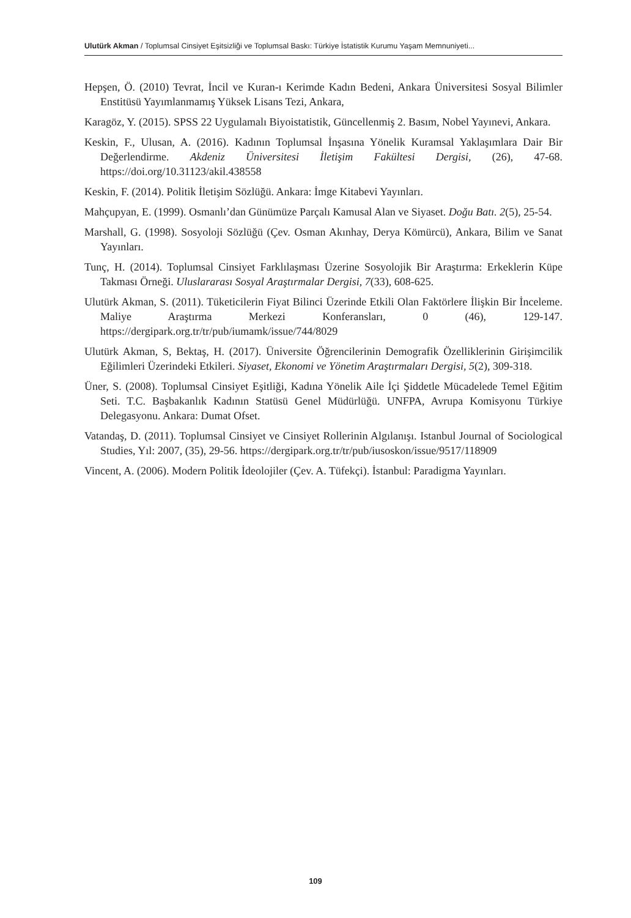Ulutürk Akman / Toplumsal Cinsiyet Eşitsizliği ve Toplumsal Baskı: Türkiye İstatistik Kurumu Yaşam Memnuniyeti...
Hepşen, Ö. (2010) Tevrat, İncil ve Kuran-ı Kerimde Kadın Bedeni, Ankara Üniversitesi Sosyal Bilimler Enstitüsü Yayımlanmamış Yüksek Lisans Tezi, Ankara,
Karagöz, Y. (2015). SPSS 22 Uygulamalı Biyoistatistik, Güncellenmiş 2. Basım, Nobel Yayınevi, Ankara.
Keskin, F., Ulusan, A. (2016). Kadının Toplumsal İnşasına Yönelik Kuramsal Yaklaşımlara Dair Bir Değerlendirme. Akdeniz Üniversitesi İletişim Fakültesi Dergisi, (26), 47-68. https://doi.org/10.31123/akil.438558
Keskin, F. (2014). Politik İletişim Sözlüğü. Ankara: İmge Kitabevi Yayınları.
Mahçupyan, E. (1999). Osmanlı’dan Günümüze Parçalı Kamusal Alan ve Siyaset. Doğu Batı. 2(5), 25-54.
Marshall, G. (1998). Sosyoloji Sözlüğü (Çev. Osman Akınhay, Derya Kömürcü), Ankara, Bilim ve Sanat Yayınları.
Tunç, H. (2014). Toplumsal Cinsiyet Farklılaşması Üzerine Sosyolojik Bir Araştırma: Erkeklerin Küpe Takması Örneği. Uluslararası Sosyal Araştırmalar Dergisi, 7(33), 608-625.
Ulutürk Akman, S. (2011). Tüketicilerin Fiyat Bilinci Üzerinde Etkili Olan Faktörlere İlişkin Bir İnceleme. Maliye Araştırma Merkezi Konferansları, 0 (46), 129-147. https://dergipark.org.tr/tr/pub/iumamk/issue/744/8029
Ulutürk Akman, S, Bektaş, H. (2017). Üniversite Öğrencilerinin Demografik Özelliklerinin Girişimcilik Eğilimleri Üzerindeki Etkileri. Siyaset, Ekonomi ve Yönetim Araştırmaları Dergisi, 5(2), 309-318.
Üner, S. (2008). Toplumsal Cinsiyet Eşitliği, Kadına Yönelik Aile İçi Şiddetle Mücadelede Temel Eğitim Seti. T.C. Başbakanlık Kadının Statüsü Genel Müdürlüğü. UNFPA, Avrupa Komisyonu Türkiye Delegasyonu. Ankara: Dumat Ofset.
Vatandaş, D. (2011). Toplumsal Cinsiyet ve Cinsiyet Rollerinin Algılanışı. Istanbul Journal of Sociological Studies, Yıl: 2007, (35), 29-56. https://dergipark.org.tr/tr/pub/iusoskon/issue/9517/118909
Vincent, A. (2006). Modern Politik İdeolojiler (Çev. A. Tüfekçi). İstanbul: Paradigma Yayınları.
109